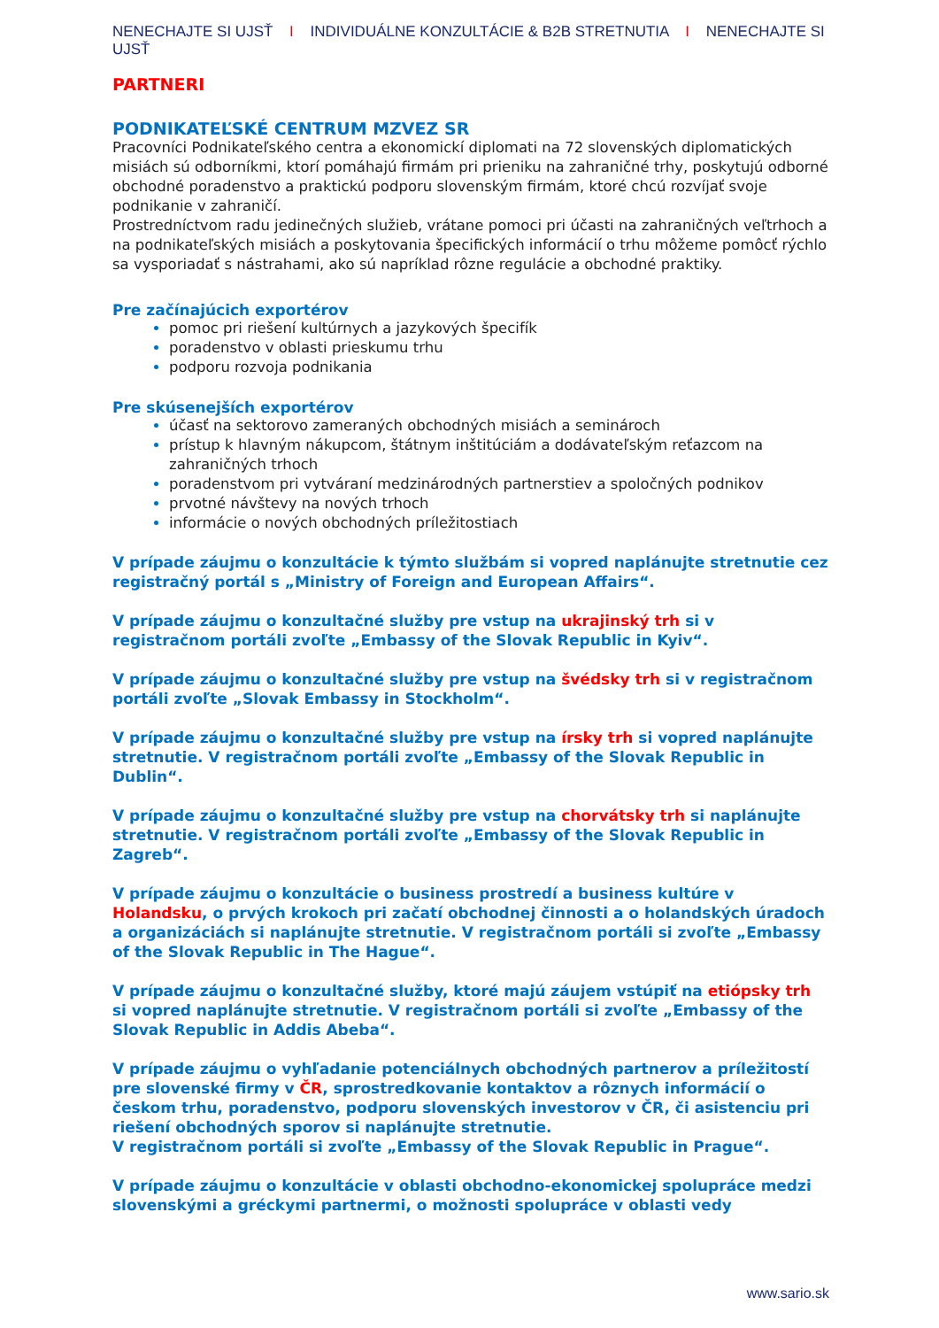NENECHAJTE SI UJSŤ I INDIVIDUÁLNE KONZULTÁCIE & B2B STRETNUTIA I NENECHAJTE SI UJSŤ
PARTNERI
PODNIKATEĽSKÉ CENTRUM MZVEZ SR
Pracovníci Podnikateľského centra a ekonomickí diplomati na 72 slovenských diplomatických misiách sú odborníkmi, ktorí pomáhajú firmám pri prieniku na zahraničné trhy, poskytujú odborné obchodné poradenstvo a praktickú podporu slovenským firmám, ktoré chcú rozvíjať svoje podnikanie v zahraničí.
Prostredníctvom radu jedinečných služieb, vrátane pomoci pri účasti na zahraničných veľtrhoch a na podnikateľských misiách a poskytovania špecifických informácií o trhu môžeme pomôcť rýchlo sa vysporiadať s nástrahami, ako sú napríklad rôzne regulácie a obchodné praktiky.
Pre začínajúcich exportérov
pomoc pri riešení kultúrnych a jazykových špecifík
poradenstvo v oblasti prieskumu trhu
podporu rozvoja podnikania
Pre skúsenejších exportérov
účasť na sektorovo zameraných obchodných misiách a seminároch
prístup k hlavným nákupcom, štátnym inštitúciám a dodávateľským reťazcom na zahraničných trhoch
poradenstvom pri vytváraní medzinárodných partnerstiev a spoločných podnikov
prvotné návštevy na nových trhoch
informácie o nových obchodných príležitostiach
V prípade záujmu o konzultácie k týmto službám si vopred naplánujte stretnutie cez registračný portál s „Ministry of Foreign and European Affairs“.
V prípade záujmu o konzultačné služby pre vstup na ukrajinský trh si v registračnom portáli zvoľte „Embassy of the Slovak Republic in Kyiv“.
V prípade záujmu o konzultačné služby pre vstup na švédsky trh si v registračnom portáli zvoľte „Slovak Embassy in Stockholm“.
V prípade záujmu o konzultačné služby pre vstup na írsky trh si vopred naplánujte stretnutie. V registračnom portáli zvoľte „Embassy of the Slovak Republic in Dublin“.
V prípade záujmu o konzultačné služby pre vstup na chorvátsky trh si naplánujte stretnutie. V registračnom portáli zvoľte „Embassy of the Slovak Republic in Zagreb“.
V prípade záujmu o konzultácie o business prostredí a business kultúre v Holandsku, o prvých krokoch pri začatí obchodnej činnosti a o holandských úradoch a organizáciách si naplánujte stretnutie. V registračnom portáli si zvoľte „Embassy of the Slovak Republic in The Hague“.
V prípade záujmu o konzultačné služby, ktoré majú záujem vstúpiť na etiópsky trh si vopred naplánujte stretnutie. V registračnom portáli si zvoľte „Embassy of the Slovak Republic in Addis Abeba“.
V prípade záujmu o vyhľadanie potenciálnych obchodných partnerov a príležitostí pre slovenské firmy v ČR, sprostredkovanie kontaktov a rôznych informácií o českom trhu, poradenstvo, podporu slovenských investorov v ČR, či asistenciu pri riešení obchodných sporov si naplánujte stretnutie.
V registračnom portáli si zvoľte „Embassy of the Slovak Republic in Prague“.
V prípade záujmu o konzultácie v oblasti obchodno-ekonomickej spolupráce medzi slovenskými a gréckymi partnermi, o možnosti spolupráce v oblasti vedy
www.sario.sk